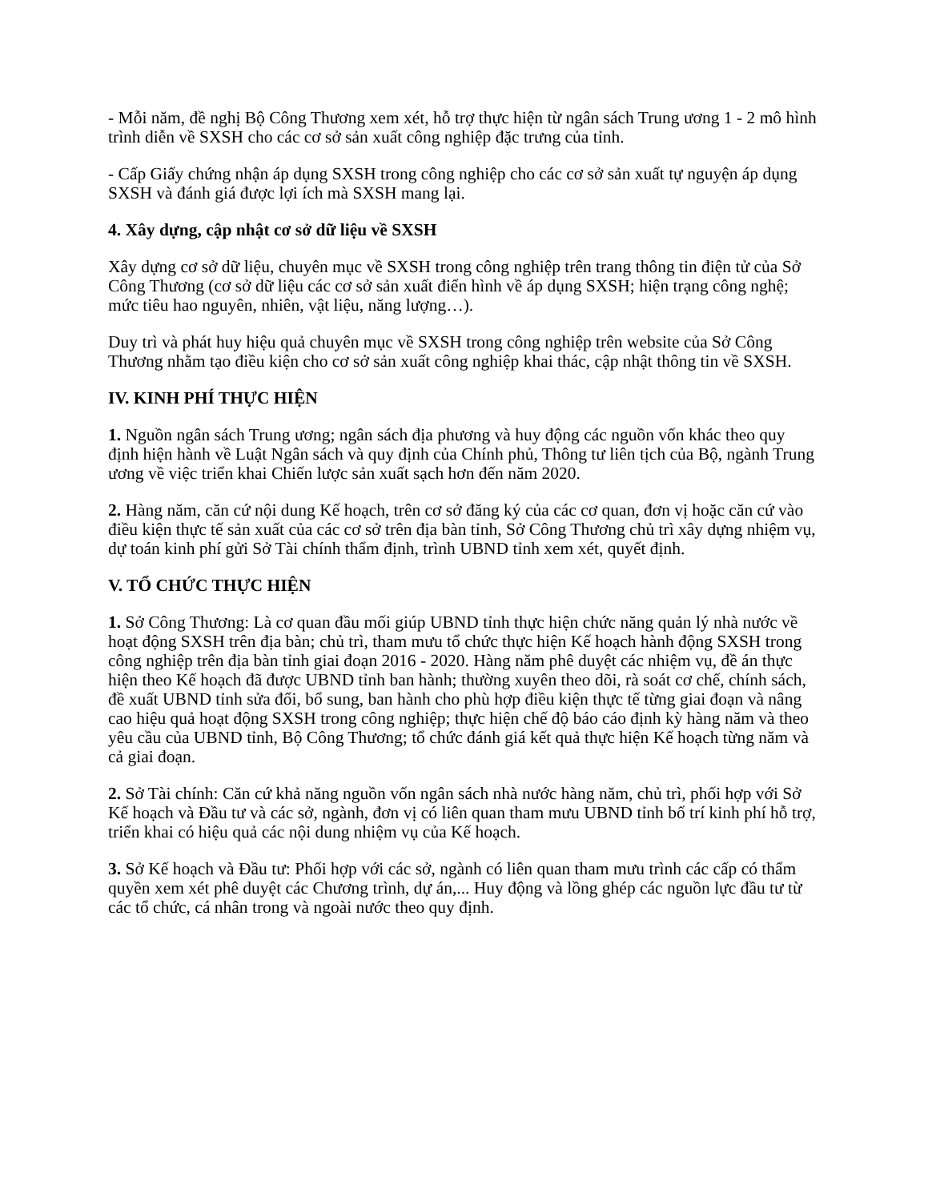- Mỗi năm, đề nghị Bộ Công Thương xem xét, hỗ trợ thực hiện từ ngân sách Trung ương 1 - 2 mô hình trình diễn về SXSH cho các cơ sở sản xuất công nghiệp đặc trưng của tỉnh.
- Cấp Giấy chứng nhận áp dụng SXSH trong công nghiệp cho các cơ sở sản xuất tự nguyện áp dụng SXSH và đánh giá được lợi ích mà SXSH mang lại.
4. Xây dựng, cập nhật cơ sở dữ liệu về SXSH
Xây dựng cơ sở dữ liệu, chuyên mục về SXSH trong công nghiệp trên trang thông tin điện tử của Sở Công Thương (cơ sở dữ liệu các cơ sở sản xuất điển hình về áp dụng SXSH; hiện trạng công nghệ; mức tiêu hao nguyên, nhiên, vật liệu, năng lượng…).
Duy trì và phát huy hiệu quả chuyên mục về SXSH trong công nghiệp trên website của Sở Công Thương nhằm tạo điều kiện cho cơ sở sản xuất công nghiệp khai thác, cập nhật thông tin về SXSH.
IV. KINH PHÍ THỰC HIỆN
1. Nguồn ngân sách Trung ương; ngân sách địa phương và huy động các nguồn vốn khác theo quy định hiện hành về Luật Ngân sách và quy định của Chính phủ, Thông tư liên tịch của Bộ, ngành Trung ương về việc triển khai Chiến lược sản xuất sạch hơn đến năm 2020.
2. Hàng năm, căn cứ nội dung Kế hoạch, trên cơ sở đăng ký của các cơ quan, đơn vị hoặc căn cứ vào điều kiện thực tế sản xuất của các cơ sở trên địa bàn tỉnh, Sở Công Thương chủ trì xây dựng nhiệm vụ, dự toán kinh phí gửi Sở Tài chính thẩm định, trình UBND tỉnh xem xét, quyết định.
V. TỔ CHỨC THỰC HIỆN
1. Sở Công Thương: Là cơ quan đầu mối giúp UBND tỉnh thực hiện chức năng quản lý nhà nước về hoạt động SXSH trên địa bàn; chủ trì, tham mưu tổ chức thực hiện Kế hoạch hành động SXSH trong công nghiệp trên địa bàn tỉnh giai đoạn 2016 - 2020. Hàng năm phê duyệt các nhiệm vụ, đề án thực hiện theo Kế hoạch đã được UBND tỉnh ban hành; thường xuyên theo dõi, rà soát cơ chế, chính sách, đề xuất UBND tỉnh sửa đổi, bổ sung, ban hành cho phù hợp điều kiện thực tế từng giai đoạn và nâng cao hiệu quả hoạt động SXSH trong công nghiệp; thực hiện chế độ báo cáo định kỳ hàng năm và theo yêu cầu của UBND tỉnh, Bộ Công Thương; tổ chức đánh giá kết quả thực hiện Kế hoạch từng năm và cả giai đoạn.
2. Sở Tài chính: Căn cứ khả năng nguồn vốn ngân sách nhà nước hàng năm, chủ trì, phối hợp với Sở Kế hoạch và Đầu tư và các sở, ngành, đơn vị có liên quan tham mưu UBND tỉnh bố trí kinh phí hỗ trợ, triển khai có hiệu quả các nội dung nhiệm vụ của Kế hoạch.
3. Sở Kế hoạch và Đầu tư: Phối hợp với các sở, ngành có liên quan tham mưu trình các cấp có thẩm quyền xem xét phê duyệt các Chương trình, dự án,... Huy động và lồng ghép các nguồn lực đầu tư từ các tổ chức, cá nhân trong và ngoài nước theo quy định.